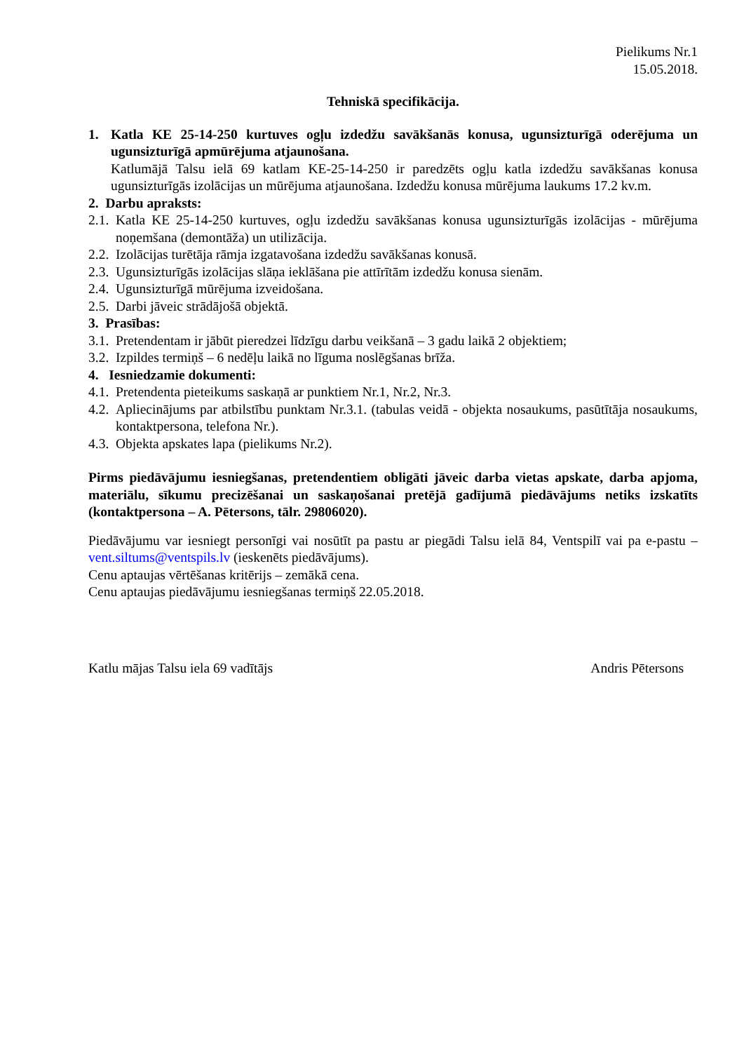Pielikums Nr.1
15.05.2018.
Tehniskā specifikācija.
1. Katla KE 25-14-250 kurtuves ogļu izdedžu savākšanās konusa, ugunsizturīgā oderējuma un ugunsizturīgā apmūrējuma atjaunošana.
Katlumājā Talsu ielā 69 katlam KE-25-14-250 ir paredzēts ogļu katla izdedžu savākšanas konusa ugunsizturīgās izolācijas un mūrējuma atjaunošana. Izdedžu konusa mūrējuma laukums 17.2 kv.m.
2. Darbu apraksts:
2.1.
Katla KE 25-14-250 kurtuves, ogļu izdedžu savākšanas konusa ugunsizturīgās izolācijas - mūrējuma noņemšana (demontāža) un utilizācija.
2.2.
Izolācijas turētāja rāmja izgatavošana izdedžu savākšanas konusā.
2.3.
Ugunsizturīgās izolācijas slāņa ieklāšana pie attīrītām izdedžu konusa sienām.
2.4.
Ugunsizturīgā mūrējuma izveidošana.
2.5.
Darbi jāveic strādājošā objektā.
3. Prasības:
3.1.
Pretendentam ir jābūt pieredzei līdzīgu darbu veikšanā – 3 gadu laikā 2 objektiem;
3.2.
Izpildes termiņš – 6 nedēļu laikā no līguma noslēgšanas brīža.
4. Iesniedzamie dokumenti:
4.1.
Pretendenta pieteikums saskaņā ar punktiem Nr.1, Nr.2, Nr.3.
4.2.
Apliecinājums par atbilstību punktam Nr.3.1. (tabulas veidā - objekta nosaukums, pasūtītāja nosaukums, kontaktpersona, telefona Nr.).
4.3.
Objekta apskates lapa (pielikums Nr.2).
Pirms piedāvājumu iesniegšanas, pretendentiem obligāti jāveic darba vietas apskate, darba apjoma, materiālu, sīkumu precizēšanai un saskaņošanai pretējā gadījumā piedāvājums netiks izskatīts (kontaktpersona – A. Pētersons, tālr. 29806020).
Piedāvājumu var iesniegt personīgi vai nosūtīt pa pastu ar piegādi Talsu ielā 84, Ventspilī vai pa e-pastu – vent.siltums@ventspils.lv (ieskenēts piedāvājums).
Cenu aptaujas vērtēšanas kritērijs – zemākā cena.
Cenu aptaujas piedāvājumu iesniegšanas termiņš 22.05.2018.
Katlu mājas Talsu iela 69 vadītājs Andris Pētersons